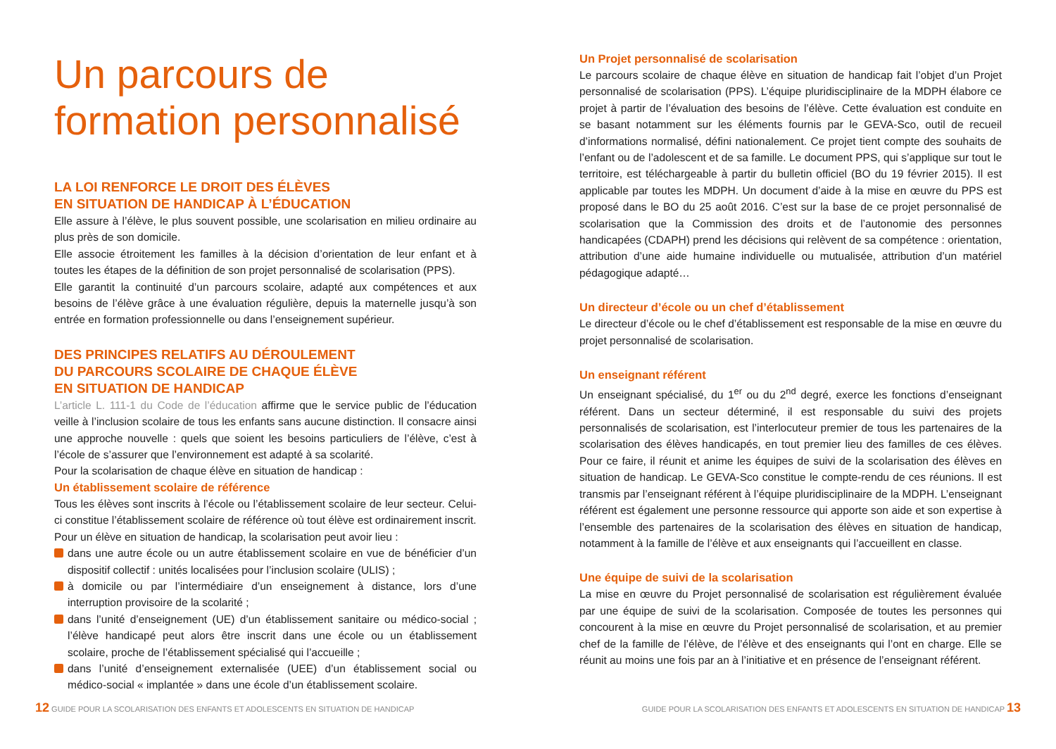Un parcours de
formation personnalisé
LA LOI RENFORCE LE DROIT DES ÉLÈVES
EN SITUATION DE HANDICAP À L’ÉDUCATION
Elle assure à l’élève, le plus souvent possible, une scolarisation en milieu ordinaire au plus près de son domicile.
Elle associe étroitement les familles à la décision d’orientation de leur enfant et à toutes les étapes de la définition de son projet personnalisé de scolarisation (PPS).
Elle garantit la continuité d’un parcours scolaire, adapté aux compétences et aux besoins de l’élève grâce à une évaluation régulière, depuis la maternelle jusqu’à son entrée en formation professionnelle ou dans l’enseignement supérieur.
DES PRINCIPES RELATIFS AU DÉROULEMENT
DU PARCOURS SCOLAIRE DE CHAQUE ÉLÈVE
EN SITUATION DE HANDICAP
L’article L. 111-1 du Code de l’éducation affirme que le service public de l’éducation veille à l’inclusion scolaire de tous les enfants sans aucune distinction. Il consacre ainsi une approche nouvelle : quels que soient les besoins particuliers de l’élève, c’est à l’école de s’assurer que l’environnement est adapté à sa scolarité.
Pour la scolarisation de chaque élève en situation de handicap :
Un établissement scolaire de référence
Tous les élèves sont inscrits à l’école ou l’établissement scolaire de leur secteur. Celui-ci constitue l’établissement scolaire de référence où tout élève est ordinairement inscrit.
Pour un élève en situation de handicap, la scolarisation peut avoir lieu :
dans une autre école ou un autre établissement scolaire en vue de bénéficier d’un dispositif collectif : unités localisées pour l’inclusion scolaire (ULIS) ;
à domicile ou par l’intermédiaire d’un enseignement à distance, lors d’une interruption provisoire de la scolarité ;
dans l’unité d’enseignement (UE) d’un établissement sanitaire ou médico-social ; l’élève handicapé peut alors être inscrit dans une école ou un établissement scolaire, proche de l’établissement spécialisé qui l’accueille ;
dans l’unité d’enseignement externalisée (UEE) d’un établissement social ou médico-social « implantée » dans une école d’un établissement scolaire.
Un Projet personnalisé de scolarisation
Le parcours scolaire de chaque élève en situation de handicap fait l’objet d’un Projet personnalisé de scolarisation (PPS). L’équipe pluridisciplinaire de la MDPH élabore ce projet à partir de l’évaluation des besoins de l’élève. Cette évaluation est conduite en se basant notamment sur les éléments fournis par le GEVA-Sco, outil de recueil d’informations normalisé, défini nationalement. Ce projet tient compte des souhaits de l’enfant ou de l’adolescent et de sa famille. Le document PPS, qui s’applique sur tout le territoire, est téléchargeable à partir du bulletin officiel (BO du 19 février 2015). Il est applicable par toutes les MDPH. Un document d’aide à la mise en œuvre du PPS est proposé dans le BO du 25 août 2016. C’est sur la base de ce projet personnalisé de scolarisation que la Commission des droits et de l’autonomie des personnes handicapées (CDAPH) prend les décisions qui relèvent de sa compétence : orientation, attribution d’une aide humaine individuelle ou mutualisée, attribution d’un matériel pédagogique adapté…
Un directeur d’école ou un chef d’établissement
Le directeur d’école ou le chef d’établissement est responsable de la mise en œuvre du projet personnalisé de scolarisation.
Un enseignant référent
Un enseignant spécialisé, du 1<sup>er</sup> ou du 2<sup>nd</sup> degré, exerce les fonctions d’enseignant référent. Dans un secteur déterminé, il est responsable du suivi des projets personnalisés de scolarisation, est l’interlocuteur premier de tous les partenaires de la scolarisation des élèves handicapés, en tout premier lieu des familles de ces élèves. Pour ce faire, il réunit et anime les équipes de suivi de la scolarisation des élèves en situation de handicap. Le GEVA-Sco constitue le compte-rendu de ces réunions. Il est transmis par l’enseignant référent à l’équipe pluridisciplinaire de la MDPH. L’enseignant référent est également une personne ressource qui apporte son aide et son expertise à l’ensemble des partenaires de la scolarisation des élèves en situation de handicap, notamment à la famille de l’élève et aux enseignants qui l’accueillent en classe.
Une équipe de suivi de la scolarisation
La mise en œuvre du Projet personnalisé de scolarisation est régulièrement évaluée par une équipe de suivi de la scolarisation. Composée de toutes les personnes qui concourent à la mise en œuvre du Projet personnalisé de scolarisation, et au premier chef de la famille de l’élève, de l’élève et des enseignants qui l’ont en charge. Elle se réunit au moins une fois par an à l’initiative et en présence de l’enseignant référent.
12 GUIDE POUR LA SCOLARISATION DES ENFANTS ET ADOLESCENTS EN SITUATION DE HANDICAP
GUIDE POUR LA SCOLARISATION DES ENFANTS ET ADOLESCENTS EN SITUATION DE HANDICAP 13